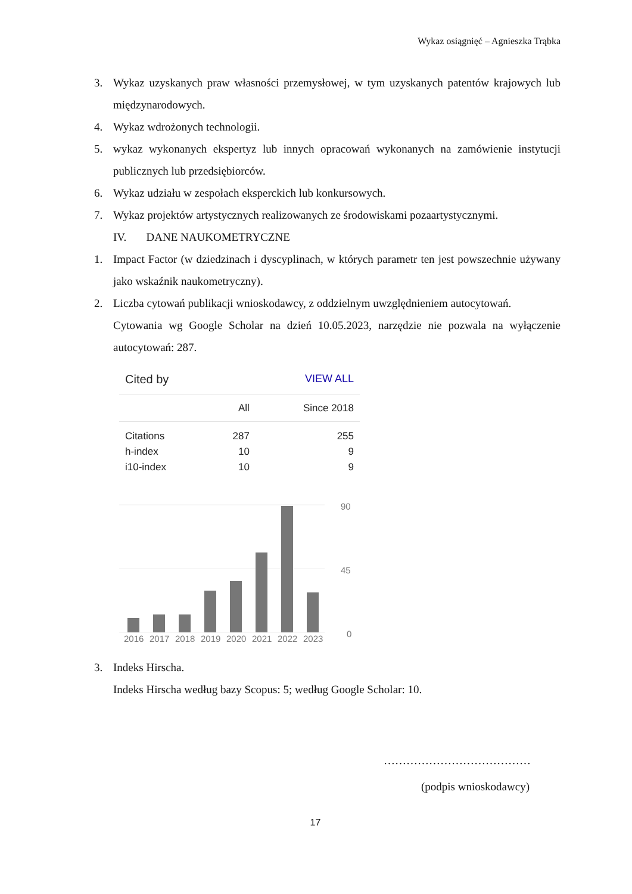Wykaz osiągnięć – Agnieszka Trąbka
3. Wykaz uzyskanych praw własności przemysłowej, w tym uzyskanych patentów krajowych lub międzynarodowych.
4. Wykaz wdrożonych technologii.
5. wykaz wykonanych ekspertyz lub innych opracowań wykonanych na zamówienie instytucji publicznych lub przedsiębiorców.
6. Wykaz udziału w zespołach eksperckich lub konkursowych.
7. Wykaz projektów artystycznych realizowanych ze środowiskami pozaartystycznymi.
IV. DANE NAUKOMETRYCZNE
1. Impact Factor (w dziedzinach i dyscyplinach, w których parametr ten jest powszechnie używany jako wskaźnik naukometryczny).
2. Liczba cytowań publikacji wnioskodawcy, z oddzielnym uwzględnieniem autocytowań.
Cytowania wg Google Scholar na dzień 10.05.2023, narzędzie nie pozwala na wyłączenie autocytowań: 287.
Cited by VIEW ALL
| | All | Since 2018 |
| --- | --- | --- |
| Citations | 287 | 255 |
| h-index | 10 | 9 |
| i10-index | 10 | 9 |
2016
2017
2018
2019
2020
2021
2022
2023
90
45
0
3. Indeks Hirscha.
Indeks Hirscha według bazy Scopus: 5; według Google Scholar: 10.
…………………………………
(podpis wnioskodawcy)
17